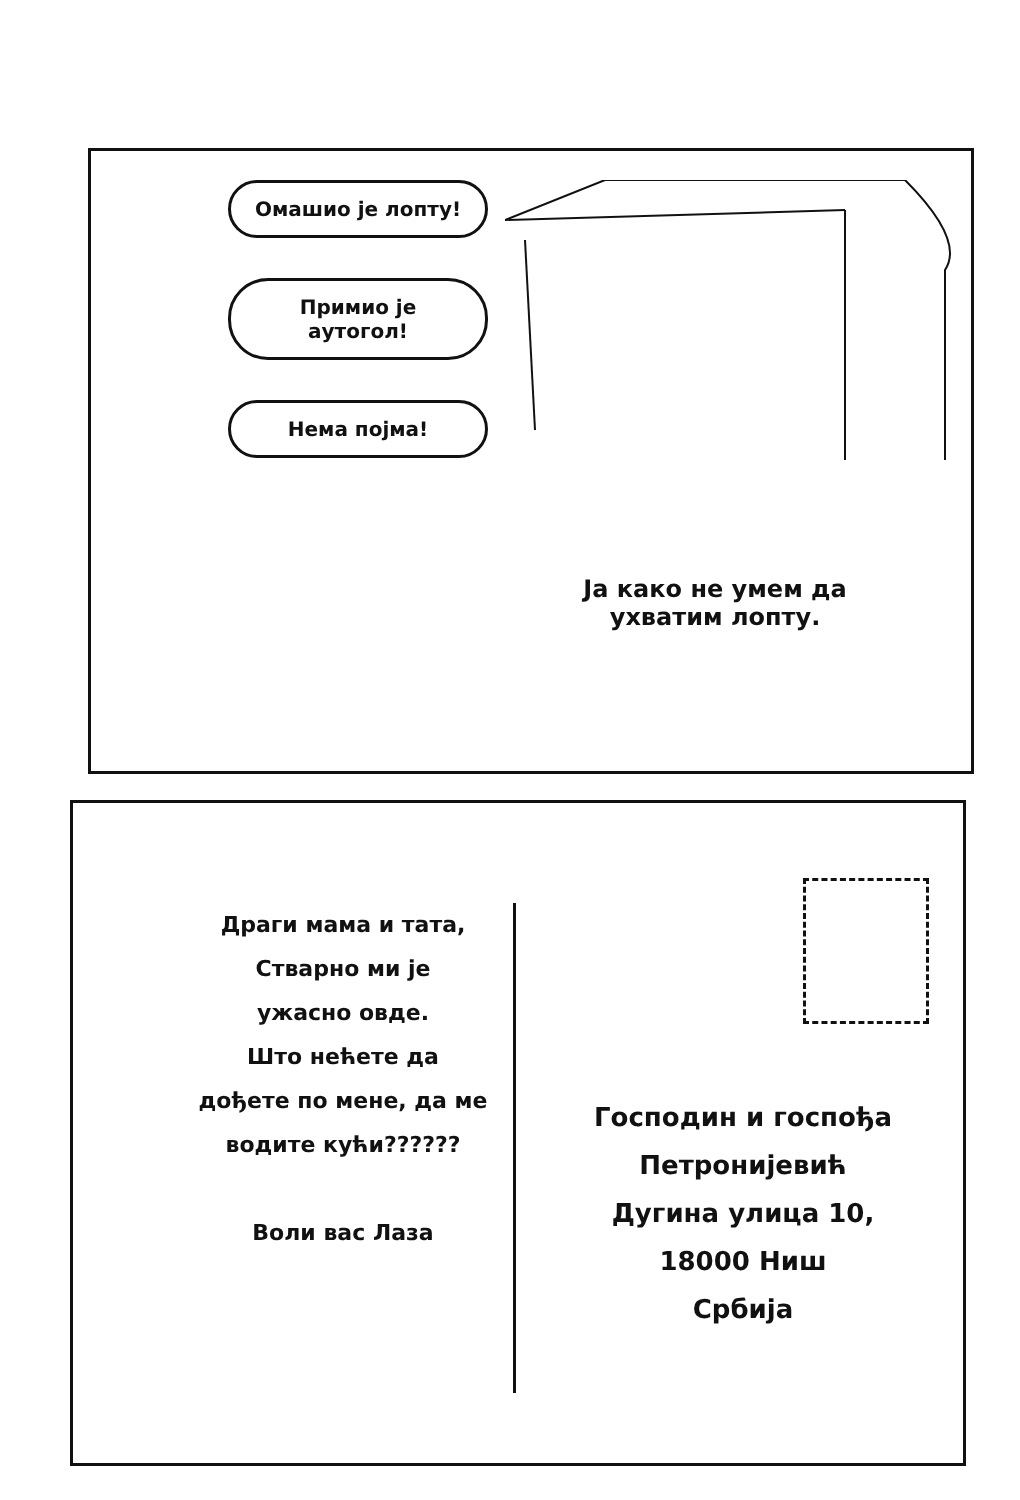Омашио је лопту!
Примио је аутогол!
Нема појма!
Ја како не умем да ухватим лопту.
Драги мама и тата,
Стварно ми је
ужасно овде.
Што нећете да
дођете по мене, да ме
водите кући??????
Воли вас Лаза
Господин и госпођа
Петронијевић
Дугина улица 10,
18000 Ниш
Србија